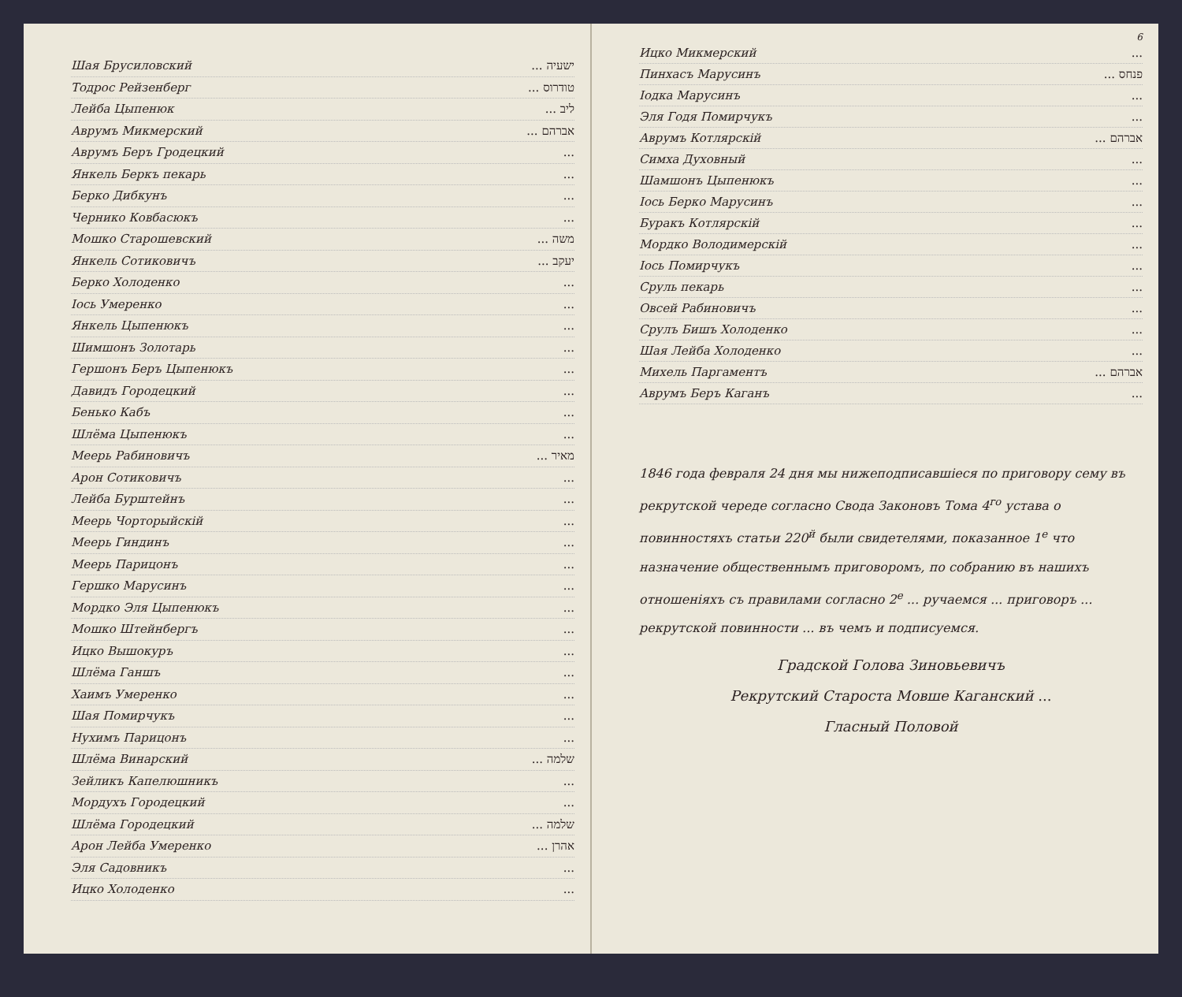Шая Брусиловский ישעיה ...
Тодрос Рейзенберг טודרוס ...
Лейба Цыпенюк ליב ...
Аврумъ Микмерский אברהם ...
Аврумъ Беръ Гродецкий...
Янкель Беркъ пекарь...
Берко Дибкунъ...
Чернико Ковбасюкъ...
Мошко Старошевский משה ...
Янкель Сотиковичъ יעקב ...
Берко Холоденко...
Іось Умеренко...
Янкель Цыпенюкъ...
Шимшонъ Золотарь...
Гершонъ Беръ Цыпенюкъ...
Давидъ Городецкий...
Бенько Кабъ...
Шлёма Цыпенюкъ...
Меерь Рабиновичъ מאיר ...
Арон Сотиковичъ...
Лейба Бурштейнъ...
Меерь Чорторыйскій...
Меерь Гиндинъ...
Меерь Парицонъ...
Гершко Марусинъ...
Мордко Эля Цыпенюкъ...
Мошко Штейнбергъ...
Ицко Вышокуръ...
Шлёма Ганшъ...
Хаимъ Умеренко...
Шая Помирчукъ...
Нухимъ Парицонъ...
Шлёма Винарский שלמה ...
Зейликъ Капелюшникъ...
Мордухъ Городецкий...
Шлёма Городецкий שלמה ...
Арон Лейба Умеренко אהרן ...
Эля Садовникъ...
Ицко Холоденко...
6
Ицко Микмерский...
Пинхасъ Марусинъ פנחס ...
Іодка Марусинъ...
Эля Годя Помирчукъ...
Аврумъ Котлярскій אברהם ...
Симха Духовный...
Шамшонъ Цыпенюкъ...
Іось Берко Марусинъ...
Буракъ Котлярскій...
Мордко Володимерскій...
Іось Помирчукъ...
Сруль пекарь...
Овсей Рабиновичъ...
Срулъ Бишъ Холоденко...
Шая Лейба Холоденко...
Михель Паргаментъ אברהם ...
Аврумъ Беръ Каганъ...
1846 года февраля 24 дня мы нижеподписавшіеся по приговору сему въ рекрутской череде согласно Свода Законовъ Тома 4<sup>го</sup> устава о повинностяхъ статьи 220<sup>й</sup> были свидетелями, показанное 1<sup>е</sup> что назначение общественнымъ приговоромъ, по собранию въ нашихъ отношеніяхъ съ правилами согласно 2<sup>е</sup> ... ручаемся ... приговоръ ... рекрутской повинности ... въ чемъ и подписуемся.
Градской Голова Зиновьевичъ
Рекрутский Староста Мовше Каганский ...
Гласный Половой